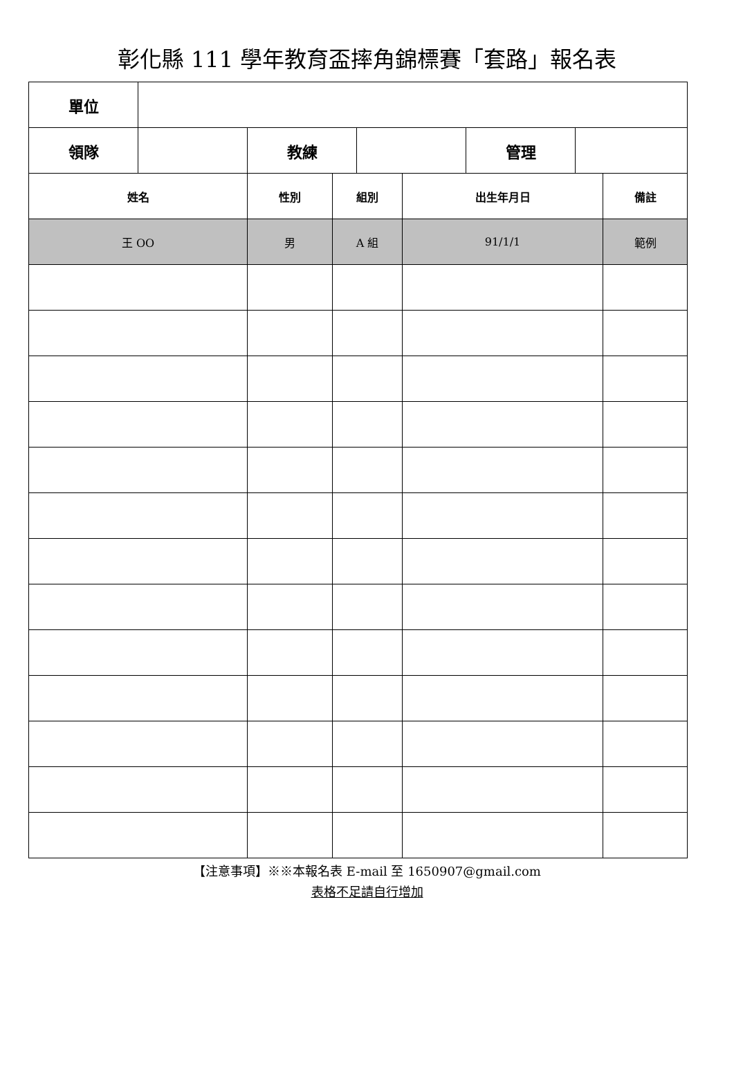彰化縣 111 學年教育盃摔角錦標賽「套路」報名表
| 單位 | | | | | | | | |
| 領隊 | | 教練 | | | | 管理 | | |
| 姓名 | | 性別 | 組別 | | 出生年月日 | | | 備註 |
| 王 OO | | 男 | A 組 | | 91/1/1 | | | 範例 |
【注意事項】※※本報名表 E-mail 至 1650907@gmail.com
表格不足請自行增加